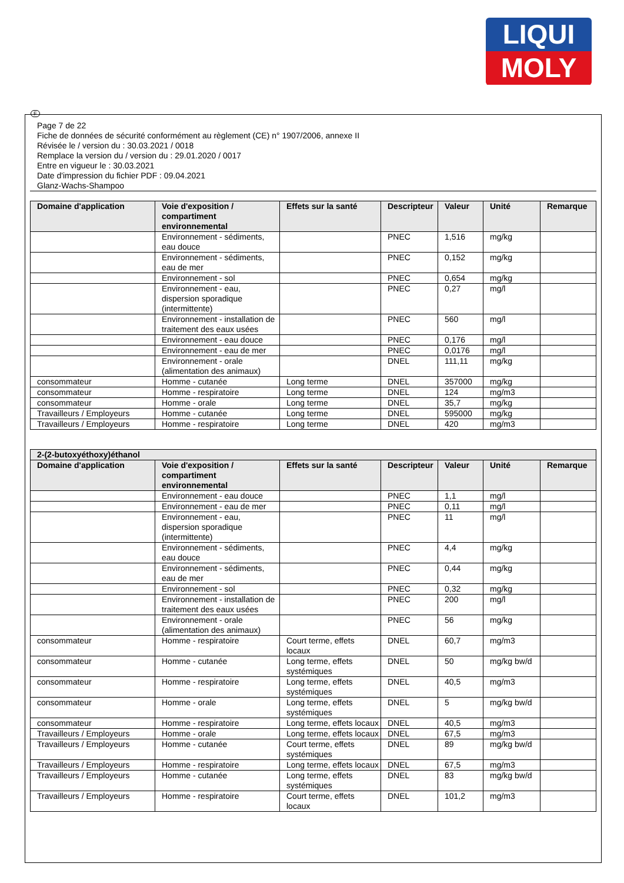LIQUI
MOLY
F
Page 7 de 22
Fiche de données de sécurité conformément au règlement (CE) n° 1907/2006, annexe II
Révisée le / version du : 30.03.2021 / 0018
Remplace la version du / version du : 29.01.2020 / 0017
Entre en vigueur le : 30.03.2021
Date d'impression du fichier PDF : 09.04.2021
Glanz-Wachs-Shampoo
| Domaine d'application | Voie d'exposition / compartiment environnemental | Effets sur la santé | Descripteur | Valeur | Unité | Remarque |
| --- | --- | --- | --- | --- | --- | --- |
| | Environnement - sédiments, eau douce | | PNEC | 1,516 | mg/kg | |
| | Environnement - sédiments, eau de mer | | PNEC | 0,152 | mg/kg | |
| | Environnement - sol | | PNEC | 0,654 | mg/kg | |
| | Environnement - eau, dispersion sporadique (intermittente) | | PNEC | 0,27 | mg/l | |
| | Environnement - installation de traitement des eaux usées | | PNEC | 560 | mg/l | |
| | Environnement - eau douce | | PNEC | 0,176 | mg/l | |
| | Environnement - eau de mer | | PNEC | 0,0176 | mg/l | |
| | Environnement - orale (alimentation des animaux) | | DNEL | 111,11 | mg/kg | |
| consommateur | Homme - cutanée | Long terme | DNEL | 357000 | mg/kg | |
| consommateur | Homme - respiratoire | Long terme | DNEL | 124 | mg/m3 | |
| consommateur | Homme - orale | Long terme | DNEL | 35,7 | mg/kg | |
| Travailleurs / Employeurs | Homme - cutanée | Long terme | DNEL | 595000 | mg/kg | |
| Travailleurs / Employeurs | Homme - respiratoire | Long terme | DNEL | 420 | mg/m3 | |
| 2-(2-butoxyéthoxy)éthanol | | | | | | |
| --- | --- | --- | --- | --- | --- | --- |
| Domaine d'application | Voie d'exposition / compartiment environnemental | Effets sur la santé | Descripteur | Valeur | Unité | Remarque |
| | Environnement - eau douce | | PNEC | 1,1 | mg/l | |
| | Environnement - eau de mer | | PNEC | 0,11 | mg/l | |
| | Environnement - eau, dispersion sporadique (intermittente) | | PNEC | 11 | mg/l | |
| | Environnement - sédiments, eau douce | | PNEC | 4,4 | mg/kg | |
| | Environnement - sédiments, eau de mer | | PNEC | 0,44 | mg/kg | |
| | Environnement - sol | | PNEC | 0,32 | mg/kg | |
| | Environnement - installation de traitement des eaux usées | | PNEC | 200 | mg/l | |
| | Environnement - orale (alimentation des animaux) | | PNEC | 56 | mg/kg | |
| consommateur | Homme - respiratoire | Court terme, effets locaux | DNEL | 60,7 | mg/m3 | |
| consommateur | Homme - cutanée | Long terme, effets systémiques | DNEL | 50 | mg/kg bw/d | |
| consommateur | Homme - respiratoire | Long terme, effets systémiques | DNEL | 40,5 | mg/m3 | |
| consommateur | Homme - orale | Long terme, effets systémiques | DNEL | 5 | mg/kg bw/d | |
| consommateur | Homme - respiratoire | Long terme, effets locaux | DNEL | 40,5 | mg/m3 | |
| Travailleurs / Employeurs | Homme - orale | Long terme, effets locaux | DNEL | 67,5 | mg/m3 | |
| Travailleurs / Employeurs | Homme - cutanée | Court terme, effets systémiques | DNEL | 89 | mg/kg bw/d | |
| Travailleurs / Employeurs | Homme - respiratoire | Long terme, effets locaux | DNEL | 67,5 | mg/m3 | |
| Travailleurs / Employeurs | Homme - cutanée | Long terme, effets systémiques | DNEL | 83 | mg/kg bw/d | |
| Travailleurs / Employeurs | Homme - respiratoire | Court terme, effets locaux | DNEL | 101,2 | mg/m3 | |